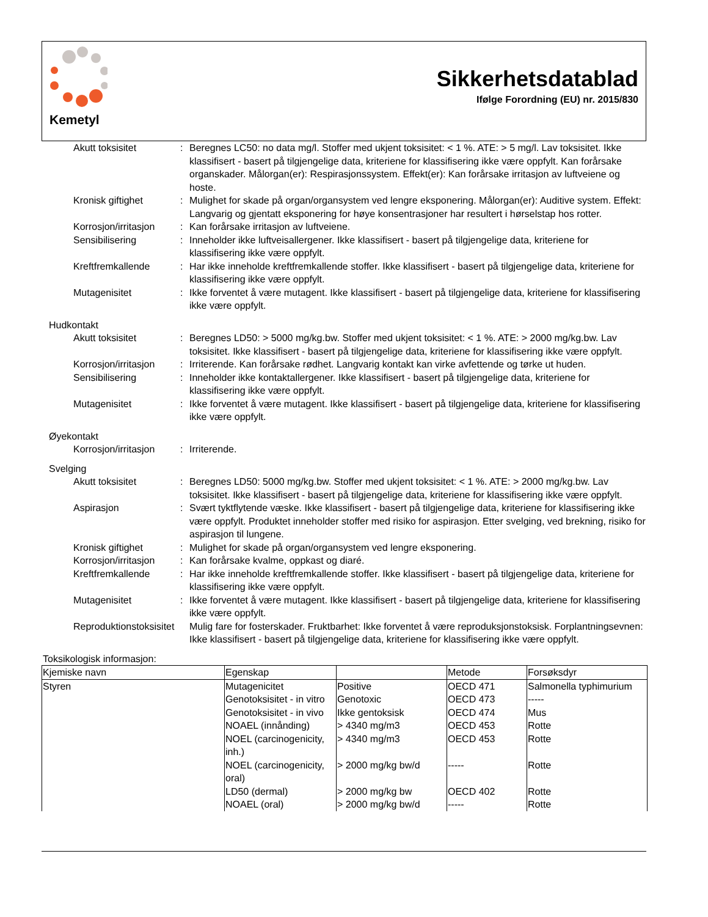Kemetyl
Sikkerhetsdatablad
Ifølge Forordning (EU) nr. 2015/830
Akutt toksisitet : Beregnes LC50: no data mg/l. Stoffer med ukjent toksisitet: < 1 %. ATE: > 5 mg/l. Lav toksisitet. Ikke klassifisert - basert på tilgjengelige data, kriteriene for klassifisering ikke være oppfylt. Kan forårsake organskader. Målorgan(er): Respirasjonssystem. Effekt(er): Kan forårsake irritasjon av luftveiene og hoste.
Kronisk giftighet : Mulighet for skade på organ/organsystem ved lengre eksponering. Målorgan(er): Auditive system. Effekt: Langvarig og gjentatt eksponering for høye konsentrasjoner har resultert i hørselstap hos rotter.
Korrosjon/irritasjon
: Kan forårsake irritasjon av luftveiene.
Sensibilisering : Inneholder ikke luftveisallergener. Ikke klassifisert - basert på tilgjengelige data, kriteriene for klassifisering ikke være oppfylt.
Kreftfremkallende : Har ikke inneholde kreftfremkallende stoffer. Ikke klassifisert - basert på tilgjengelige data, kriteriene for klassifisering ikke være oppfylt.
Mutagenisitet : Ikke forventet å være mutagent. Ikke klassifisert - basert på tilgjengelige data, kriteriene for klassifisering ikke være oppfylt.
Hudkontakt
Akutt toksisitet : Beregnes LD50: > 5000 mg/kg.bw. Stoffer med ukjent toksisitet: < 1 %. ATE: > 2000 mg/kg.bw. Lav toksisitet. Ikke klassifisert - basert på tilgjengelige data, kriteriene for klassifisering ikke være oppfylt.
Korrosjon/irritasjon
: Irriterende. Kan forårsake rødhet. Langvarig kontakt kan virke avfettende og tørke ut huden.
Sensibilisering : Inneholder ikke kontaktallergener. Ikke klassifisert - basert på tilgjengelige data, kriteriene for klassifisering ikke være oppfylt.
Mutagenisitet : Ikke forventet å være mutagent. Ikke klassifisert - basert på tilgjengelige data, kriteriene for klassifisering ikke være oppfylt.
Øyekontakt
Korrosjon/irritasjon
: Irriterende.
Svelging
Akutt toksisitet : Beregnes LD50: 5000 mg/kg.bw. Stoffer med ukjent toksisitet: < 1 %. ATE: > 2000 mg/kg.bw. Lav toksisitet. Ikke klassifisert - basert på tilgjengelige data, kriteriene for klassifisering ikke være oppfylt.
Aspirasjon : Svært tyktflytende væske. Ikke klassifisert - basert på tilgjengelige data, kriteriene for klassifisering ikke være oppfylt. Produktet inneholder stoffer med risiko for aspirasjon. Etter svelging, ved brekning, risiko for aspirasjon til lungene.
Kronisk giftighet : Mulighet for skade på organ/organsystem ved lengre eksponering.
Korrosjon/irritasjon
: Kan forårsake kvalme, oppkast og diaré.
Kreftfremkallende : Har ikke inneholde kreftfremkallende stoffer. Ikke klassifisert - basert på tilgjengelige data, kriteriene for klassifisering ikke være oppfylt.
Mutagenisitet : Ikke forventet å være mutagent. Ikke klassifisert - basert på tilgjengelige data, kriteriene for klassifisering ikke være oppfylt.
Reproduktionstoksisitet
Mulig fare for fosterskader. Fruktbarhet: Ikke forventet å være reproduksjonstoksisk. Forplantningsevnen: Ikke klassifisert - basert på tilgjengelige data, kriteriene for klassifisering ikke være oppfylt.
Toksikologisk informasjon:
| Kjemiske navn | Egenskap | | Metode | Forsøksdyr |
| --- | --- | --- | --- | --- |
| Styren | Mutagenicitet | Positive | OECD 471 | Salmonella typhimurium |
| | Genotoksisitet - in vitro | Genotoxic | OECD 473 | ----- |
| | Genotoksisitet - in vivo | Ikke gentoksisk | OECD 474 | Mus |
| | NOAEL (innånding) | > 4340 mg/m3 | OECD 453 | Rotte |
| | NOEL (carcinogenicity, inh.) | > 4340 mg/m3 | OECD 453 | Rotte |
| | NOEL (carcinogenicity, oral) | > 2000 mg/kg bw/d | ----- | Rotte |
| | LD50 (dermal) | > 2000 mg/kg bw | OECD 402 | Rotte |
| | NOAEL (oral) | > 2000 mg/kg bw/d | ----- | Rotte |